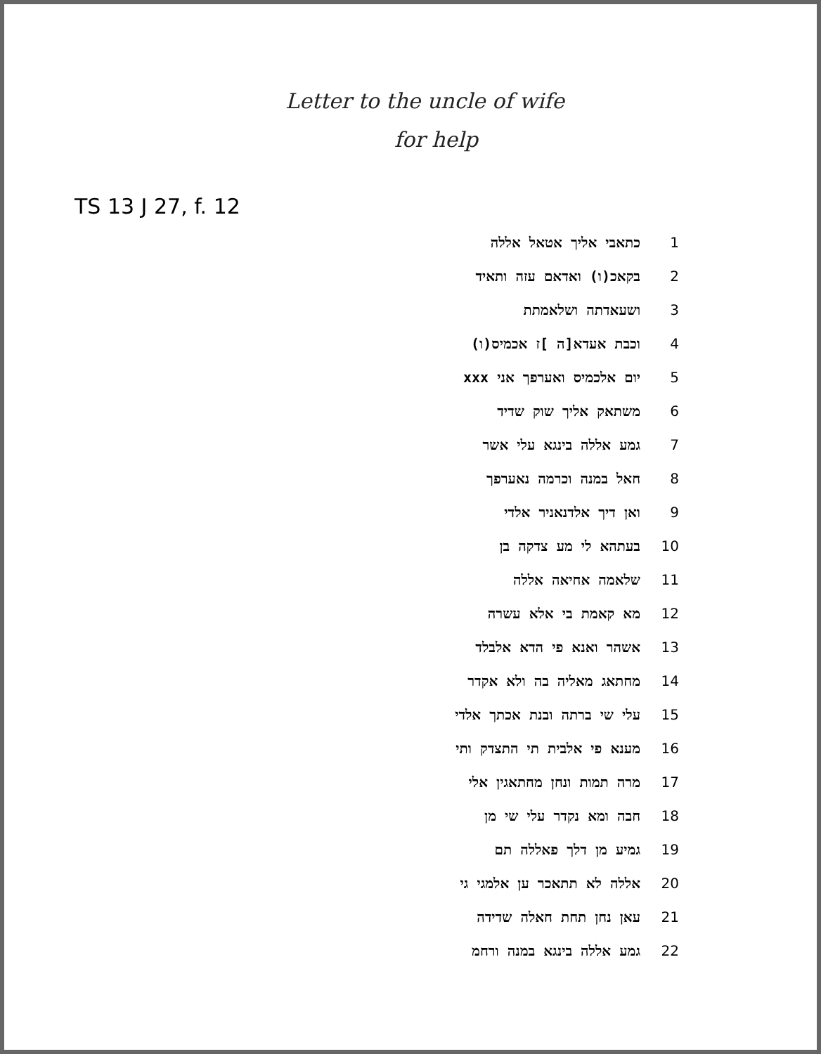Letter to the uncle of wife
for help
TS 13 J 27, f. 12
כתאבי אליך אטאל אללה 1
בקאכ(ו) ואדאם עזה ותאיד 2
ושעאדתה ושלאמתת 3
וכבת אעדא[ה ]ז אכמיס(ו) 4
יום אלכמיס ואערפך אני xxx 5
משתאק אליך שוק שדיד 6
גמע אללה בינגא עלי אשר 7
חאל במנה וכרמה נאערפך 8
ואן דיך אלדנאניר אלדי 9
בעתהא לי מע צדקה בן 10
שלאמה אחיאה אללה 11
מא קאמת בי אלא עשרה 12
אשהר ואנא פי הדא אלבלד 13
מחתאג מאליה בה ולא אקדר 14
עלי שי ברתה ובנת אכתך אלדי 15
מענא פי אלבית תי התצדק ותי 16
מרה תמות ונחן מחתאגין אלי 17
חבה ומא נקדר עלי שי מן 18
גמיע מן דלך פאללה תם 19
אללה לא תתאכר ען אלמגי גי 20
עאן נחן תחת חאלה שדידה 21
גמע אללה בינגא במנה ורחמ 22